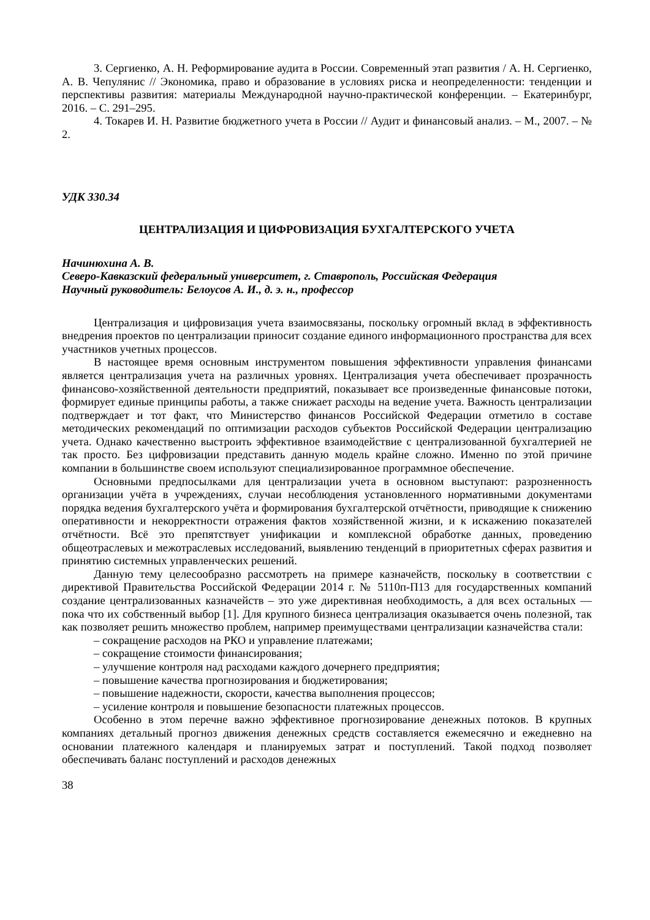3. Сергиенко, А. Н. Реформирование аудита в России. Современный этап развития / А. Н. Сергиенко, А. В. Чепулянис // Экономика, право и образование в условиях риска и неопределенности: тенденции и перспективы развития: материалы Международной научно-практической конференции. – Екатеринбург, 2016. – С. 291–295.
4. Токарев И. Н. Развитие бюджетного учета в России // Аудит и финансовый анализ. – М., 2007. – № 2.
УДК 330.34
ЦЕНТРАЛИЗАЦИЯ И ЦИФРОВИЗАЦИЯ БУХГАЛТЕРСКОГО УЧЕТА
Начинюхина А. В.
Северо-Кавказский федеральный университет, г. Ставрополь, Российская Федерация
Научный руководитель: Белоусов А. И., д. э. н., профессор
Централизация и цифровизация учета взаимосвязаны, поскольку огромный вклад в эффективность внедрения проектов по централизации приносит создание единого информационного пространства для всех участников учетных процессов.
В настоящее время основным инструментом повышения эффективности управления финансами является централизация учета на различных уровнях. Централизация учета обеспечивает прозрачность финансово-хозяйственной деятельности предприятий, показывает все произведенные финансовые потоки, формирует единые принципы работы, а также снижает расходы на ведение учета. Важность централизации подтверждает и тот факт, что Министерство финансов Российской Федерации отметило в составе методических рекомендаций по оптимизации расходов субъектов Российской Федерации централизацию учета. Однако качественно выстроить эффективное взаимодействие с централизованной бухгалтерией не так просто. Без цифровизации представить данную модель крайне сложно. Именно по этой причине компании в большинстве своем используют специализированное программное обеспечение.
Основными предпосылками для централизации учета в основном выступают: разрозненность организации учёта в учреждениях, случаи несоблюдения установленного нормативными документами порядка ведения бухгалтерского учёта и формирования бухгалтерской отчётности, приводящие к снижению оперативности и некорректности отражения фактов хозяйственной жизни, и к искажению показателей отчётности. Всё это препятствует унификации и комплексной обработке данных, проведению общеотраслевых и межотраслевых исследований, выявлению тенденций в приоритетных сферах развития и принятию системных управленческих решений.
Данную тему целесообразно рассмотреть на примере казначейств, поскольку в соответствии с директивой Правительства Российской Федерации 2014 г. № 5110п-П13 для государственных компаний создание централизованных казначейств – это уже директивная необходимость, а для всех остальных — пока что их собственный выбор [1]. Для крупного бизнеса централизация оказывается очень полезной, так как позволяет решить множество проблем, например преимуществами централизации казначейства стали:
– сокращение расходов на РКО и управление платежами;
– сокращение стоимости финансирования;
– улучшение контроля над расходами каждого дочернего предприятия;
– повышение качества прогнозирования и бюджетирования;
– повышение надежности, скорости, качества выполнения процессов;
– усиление контроля и повышение безопасности платежных процессов.
Особенно в этом перечне важно эффективное прогнозирование денежных потоков. В крупных компаниях детальный прогноз движения денежных средств составляется ежемесячно и ежедневно на основании платежного календаря и планируемых затрат и поступлений. Такой подход позволяет обеспечивать баланс поступлений и расходов денежных
38